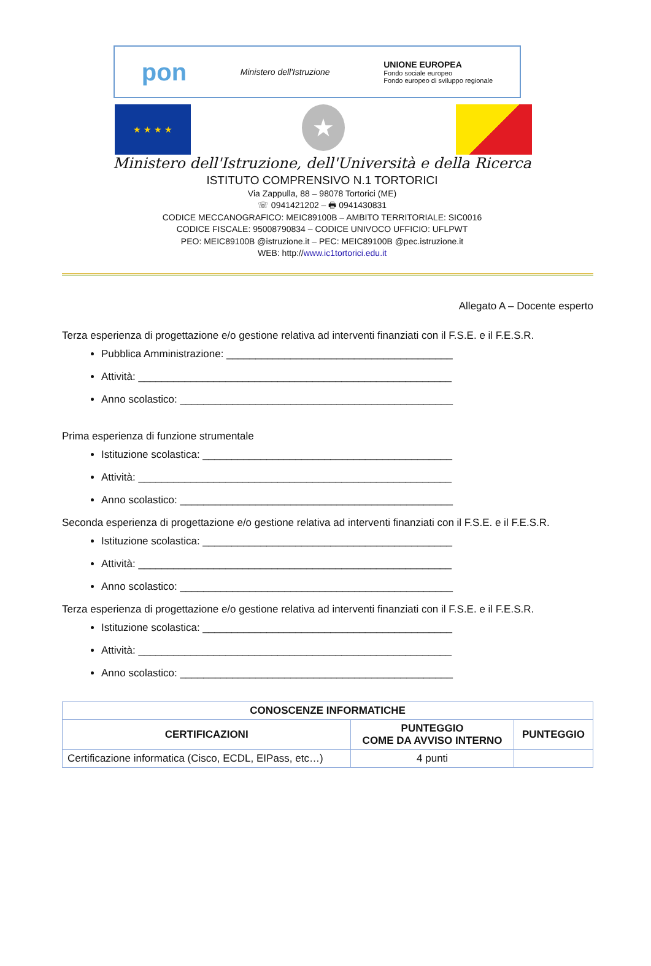pon Ministero dell'Istruzione UNIONE EUROPEA
Fondo sociale europeo
Fondo europeo di sviluppo regionale
★ ★ ★ ★
★
Ministero dell'Istruzione, dell'Università e della Ricerca
ISTITUTO COMPRENSIVO N.1 TORTORICI
Via Zappulla, 88 – 98078 Tortorici (ME)
☏ 0941421202 – 🖶 0941430831
CODICE MECCANOGRAFICO: MEIC89100B – AMBITO TERRITORIALE: SIC0016
CODICE FISCALE: 95008790834 – CODICE UNIVOCO UFFICIO: UFLPWT
PEO: MEIC89100B @istruzione.it – PEC: MEIC89100B @pec.istruzione.it
WEB: http://www.ic1tortorici.edu.it
Allegato A – Docente esperto
Terza esperienza di progettazione e/o gestione relativa ad interventi finanziati con il F.S.E. e il F.E.S.R.
Pubblica Amministrazione: _______________________________________
Attività: ______________________________________________________
Anno scolastico: _______________________________________________
Prima esperienza di funzione strumentale
Istituzione scolastica: ___________________________________________
Attività: ______________________________________________________
Anno scolastico: _______________________________________________
Seconda esperienza di progettazione e/o gestione relativa ad interventi finanziati con il F.S.E. e il F.E.S.R.
Istituzione scolastica: ___________________________________________
Attività: ______________________________________________________
Anno scolastico: _______________________________________________
Terza esperienza di progettazione e/o gestione relativa ad interventi finanziati con il F.S.E. e il F.E.S.R.
Istituzione scolastica: ___________________________________________
Attività: ______________________________________________________
Anno scolastico: _______________________________________________
| CONOSCENZE INFORMATICHE | | |
| --- | --- | --- |
| CERTIFICAZIONI | PUNTEGGIO COME DA AVVISO INTERNO | PUNTEGGIO |
| Certificazione informatica (Cisco, ECDL, EIPass, etc…) | 4 punti | |